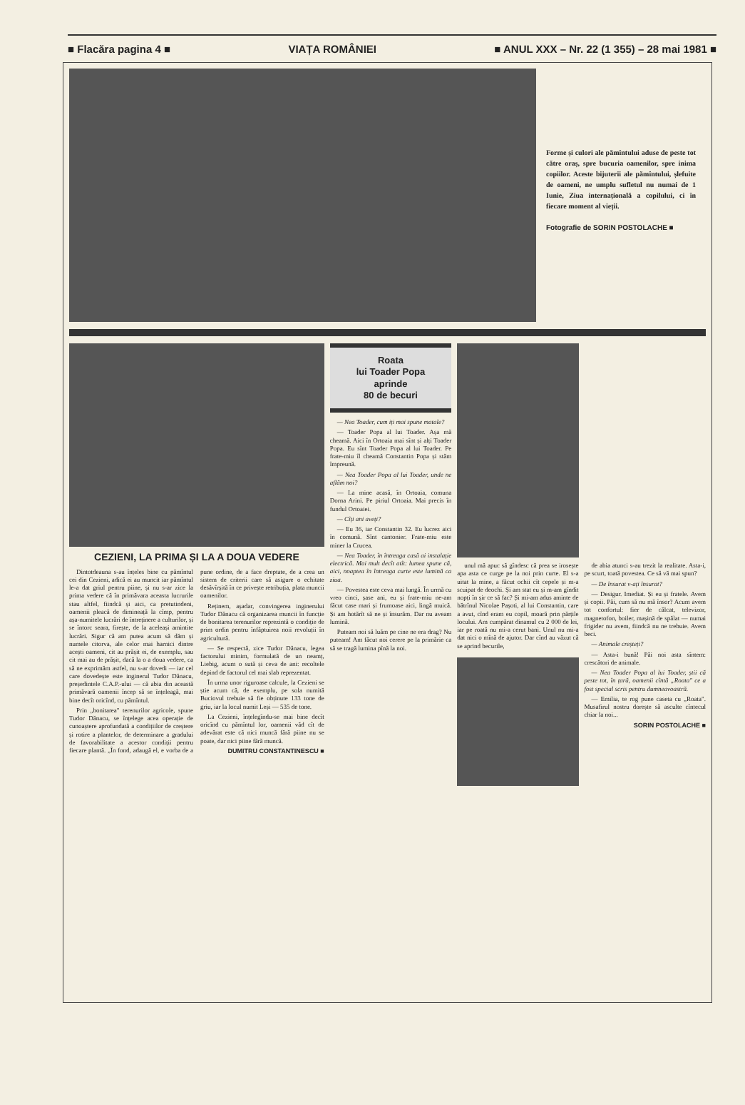■ Flacăra pagina 4 ■ VIAȚA ROMÂNIEI ■ ANUL XXX – Nr. 22 (1 355) – 28 mai 1981 ■
Forme și culori ale pămîntului aduse de peste tot către oraș, spre bucuria oamenilor, spre inima copiilor. Aceste bijuterii ale pămîntului, șlefuite de oameni, ne umplu sufletul nu numai de 1 Iunie, Ziua internațională a copilului, ci în fiecare moment al vieții.
Fotografie de SORIN POSTOLACHE ■
CEZIENI, LA PRIMA ȘI LA A DOUA VEDERE
Dintotdeauna s-au înțeles bine cu pămîntul cei din Cezieni, adică ei au muncit iar pămîntul le-a dat griul pentru piine, și nu s-ar zice la prima vedere că în primăvara aceasta lucrurile stau altfel, fiindcă și aici, ca pretutindeni, oamenii pleacă de dimineață la cîmp, pentru așa-numitele lucrări de întreținere a culturilor, și se întorc seara, firește, de la aceleași amintite lucrări. Sigur că am putea acum să dăm și numele citorva, ale celor mai harnici dintre acești oameni, cit au prășit ei, de exemplu, sau cit mai au de prășit, dacă la o a doua vedere, ca să ne exprimăm astfel, nu s-ar dovedi — iar cel care dovedește este inginerul Tudor Dănacu, președintele C.A.P.-ului — că abia din această primăvară oamenii încep să se înțeleagă, mai bine decît oricînd, cu pămîntul.
Prin „bonitarea" terenurilor agricole, spune Tudor Dănacu, se înțelege acea operație de cunoaștere aprofundată a condițiilor de creștere și rotire a plantelor, de determinare a gradului de favorabilitate a acestor condiții pentru fiecare plantă. „În fond, adaugă el, e vorba de a pune ordine, de a face dreptate, de a crea un sistem de criterii care să asigure o echitate desăvîrșită în ce privește retribuția, plata muncii oamenilor.
Reținem, așadar, convingerea inginerului Tudor Dănacu că organizarea muncii în funcție de bonitarea terenurilor reprezintă o condiție de prim ordin pentru înfăptuirea noii revoluții în agricultură.
— Se respectă, zice Tudor Dănacu, legea factorului minim, formulată de un neamț, Liebig, acum o sută și ceva de ani: recoltele depind de factorul cel mai slab reprezentat.
În urma unor riguroase calcule, la Cezieni se știe acum că, de exemplu, pe sola numită Buciovul trebuie să fie obținute 133 tone de griu, iar la locul numit Leși — 535 de tone.
La Cezieni, înțelegîndu-se mai bine decît oricînd cu pămîntul lor, oamenii văd cît de adevărat este că nici muncă fără piine nu se poate, dar nici piine fără muncă.
DUMITRU CONSTANTINESCU ■
Roata
lui Toader Popa
aprinde
80 de becuri
— Nea Toader, cum iți mai spune matale?
— Toader Popa al lui Toader. Așa mă cheamă. Aici în Ortoaia mai sînt și alți Toader Popa. Eu sînt Toader Popa al lui Toader. Pe frate-miu îl cheamă Constantin Popa și stăm împreună.
— Nea Toader Popa al lui Toader, unde ne aflăm noi?
— La mine acasă, în Ortoaia, comuna Dorna Arini. Pe piriul Ortoaia. Mai precis în fundul Ortoaiei.
— Cîți ani aveți?
— Eu 36, iar Constantin 32. Eu lucrez aici în comună. Sînt cantonier. Frate-miu este miner la Crucea.
— Nea Toader, în întreaga casă ai instalație electrică. Mai mult decît atît: lumea spune că, aici, noaptea în întreaga curte este lumină ca ziua.
— Povestea este ceva mai lungă. În urmă cu vreo cinci, șase ani, eu și frate-miu ne-am făcut case mari și frumoase aici, lingă muică. Și am hotărît să ne și însurăm. Dar nu aveam lumină.
Puteam noi să luăm pe cine ne era drag? Nu puteam! Am făcut noi cerere pe la primărie ca să se tragă lumina pînă la noi.
unul mă apuc să gîndesc că prea se irosește apa asta ce curge pe la noi prin curte. El s-a uitat la mine, a făcut ochii cît cepele și m-a scuipat de deochi. Și am stat eu și m-am gîndit nopți în șir ce să fac? Și mi-am adus aminte de bătrînul Nicolae Pașoti, al lui Constantin, care a avut, cînd eram eu copil, moară prin părțile locului. Am cumpărat dinamul cu 2 000 de lei, iar pe roată nu mi-a cerut bani. Unul nu mi-a dat nici o mînă de ajutor. Dar cînd au văzut că se aprind becurile,
de abia atunci s-au trezit la realitate. Asta-i, pe scurt, toată povestea. Ce să vă mai spun?
— De însurat v-ați însurat?
— Desigur. Imediat. Și eu și fratele. Avem și copii. Păi, cum să nu mă însor? Acum avem tot confortul: fier de călcat, televizor, magnetofon, boiler, mașină de spălat — numai frigider nu avem, fiindcă nu ne trebuie. Avem beci.
— Animale creșteți?
— Asta-i bună! Păi noi asta sîntem: crescători de animale.
— Nea Toader Popa al lui Toader, știi că peste tot, în țară, oamenii cîntă „Roata" ce a fost special scris pentru dumneavoastră.
— Emilia, te rog pune caseta cu „Roata". Musafirul nostru dorește să asculte cîntecul chiar la noi...
SORIN POSTOLACHE ■